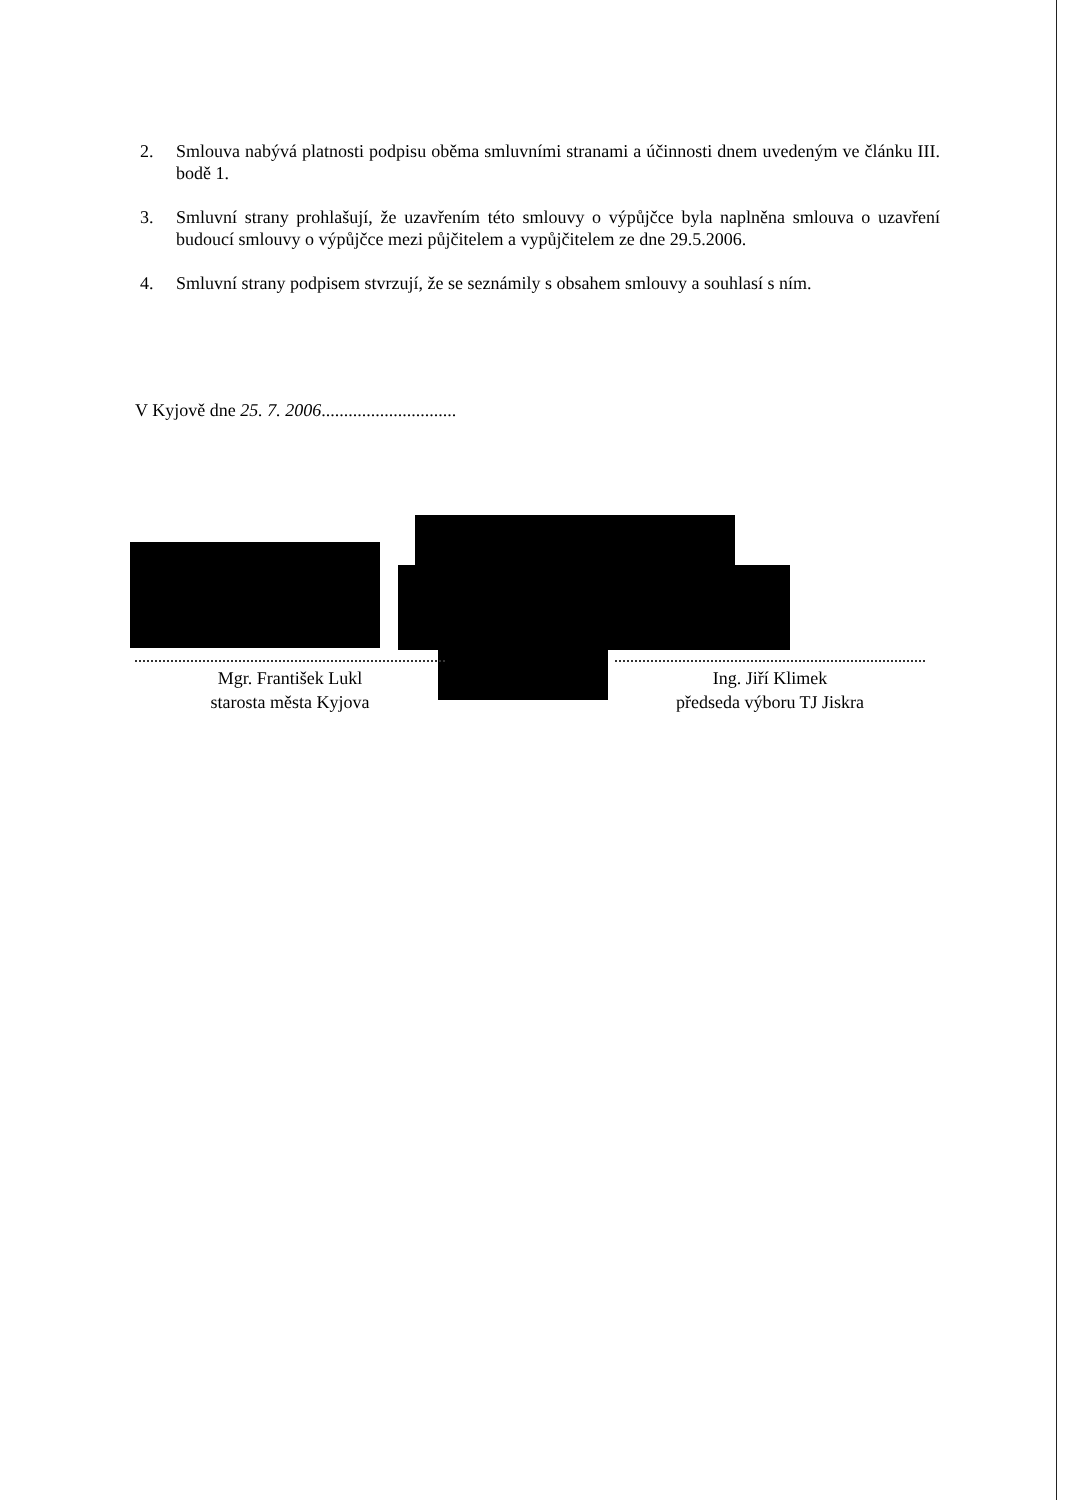2. Smlouva nabývá platnosti podpisu oběma smluvními stranami a účinnosti dnem uvedeným ve článku III. bodě 1.
3. Smluvní strany prohlašují, že uzavřením této smlouvy o výpůjčce byla naplněna smlouva o uzavření budoucí smlouvy o výpůjčce mezi půjčitelem a vypůjčitelem ze dne 29.5.2006.
4. Smluvní strany podpisem stvrzují, že se seznámily s obsahem smlouvy a souhlasí s ním.
V Kyjově dne 25. 7. 2006..............................
Mgr. František Lukl
starosta města Kyjova
Ing. Jiří Klimek
předseda výboru TJ Jiskra